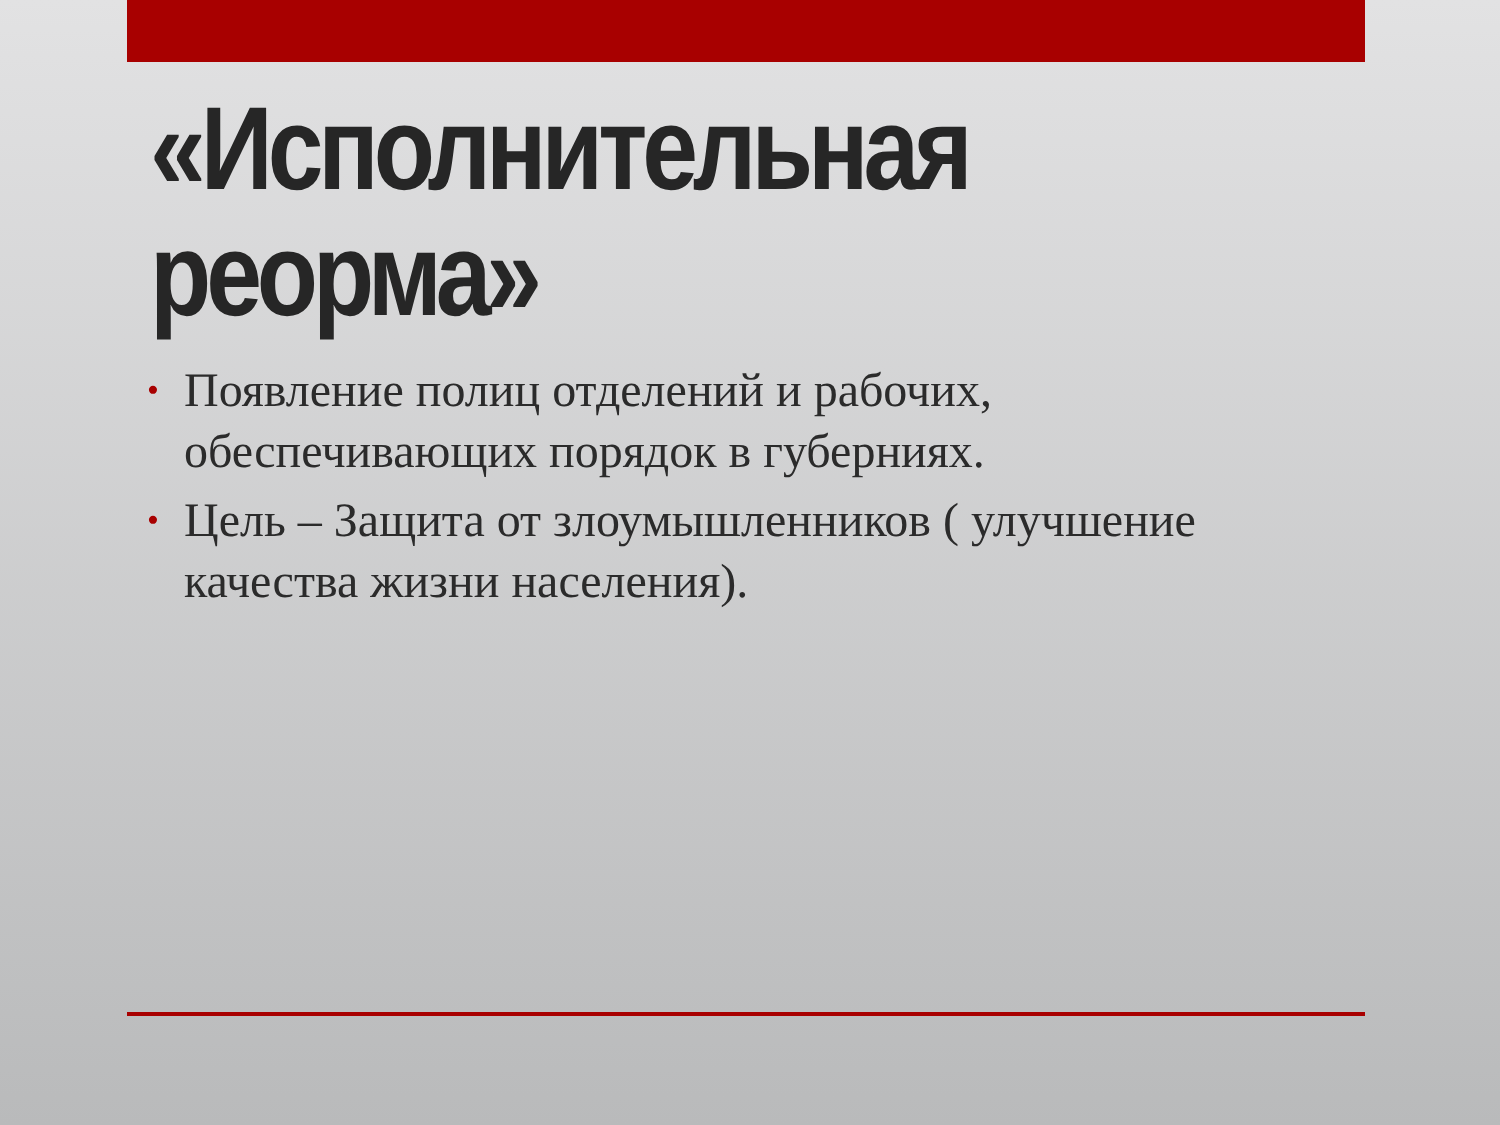«Исполнительная реорма»
• Появление полиц отделений и рабочих, обеспечивающих порядок в губерниях.
• Цель – Защита от злоумышленников ( улучшение качества жизни населения).